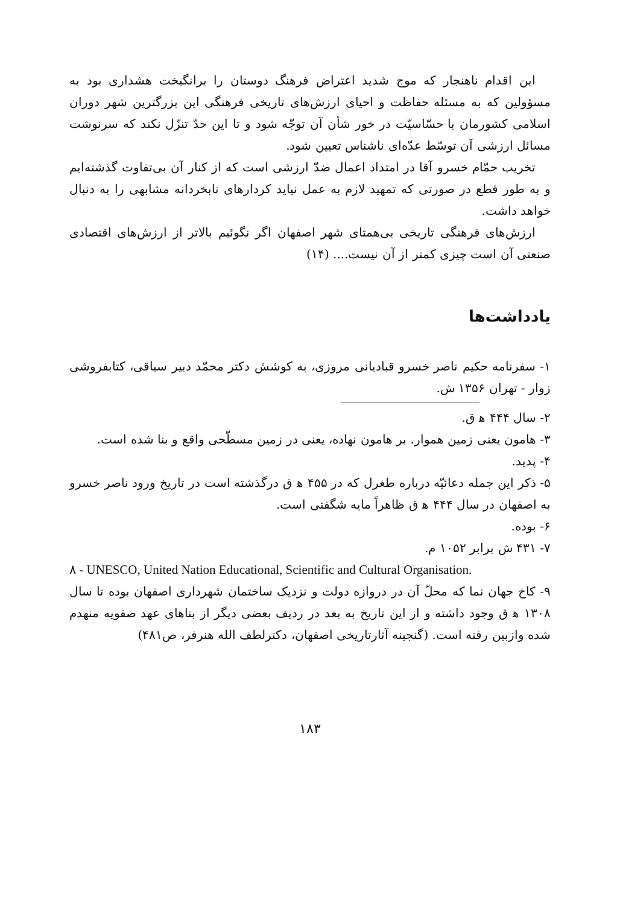این اقدام ناهنجار که موج شدید اعتراض فرهنگ دوستان را برانگیخت هشداری بود به مسؤولین که به مسئله حفاظت و احیای ارزش‌های تاریخی فرهنگی این بزرگترین شهر دوران اسلامی کشورمان با حسّاسیّت در خور شأن آن توجّه شود و تا این حدّ تنزّل نکند که سرنوشت مسائل ارزشی آن توسّط عدّه‌ای ناشناس تعیین شود.
تخریب حمّام خسرو آقا در امتداد اعمال ضدّ ارزشی است که از کنار آن بی‌تفاوت گذشته‌ایم و به طور قطع در صورتی که تمهید لازم به عمل نیاید کردارهای نابخردانه مشابهی را به دنبال خواهد داشت.
ارزش‌های فرهنگی تاریخی بی‌همتای شهر اصفهان اگر نگوئیم بالاتر از ارزش‌های اقتصادی صنعتی آن است چیزی کمتر از آن نیست.... (۱۴)
یادداشت‌ها
۱- سفرنامه حکیم ناصر خسرو قبادیانی مروزی، به کوشش دکتر محمّد دبیر سیاقی، کتابفروشی زوار - تهران ۱۳۵۶ ش.
۲- سال ۴۴۴ ه‍ ق.
۳- هامون یعنی زمین هموار. بر هامون نهاده، یعنی در زمین مسطّحی واقع و بنا شده است.
۴- پدید.
۵- ذکر این جمله دعائیّه درباره طغرل که در ۴۵۵ ه‍ ق درگذشته است در تاریخ ورود ناصر خسرو به اصفهان در سال ۴۴۴ ه‍ ق ظاهراً مایه شگفتی است.
۶- بوده.
۷- ۴۳۱ ش برابر ۱۰۵۲ م.
۸ - UNESCO, United Nation Educational, Scientific and Cultural Organisation.
۹- کاخ جهان نما که محلّ آن در دروازه دولت و نزدیک ساختمان شهرداری اصفهان بوده تا سال ۱۳۰۸ ه‍ ق وجود داشته و از این تاریخ به بعد در ردیف بعضی دیگر از بناهای عهد صفویه منهدم شده وازبین رفته است. (گنجینه آثارتاریخی اصفهان، دکترلطف الله هنرفر، ص۴۸۱)
۱۸۳